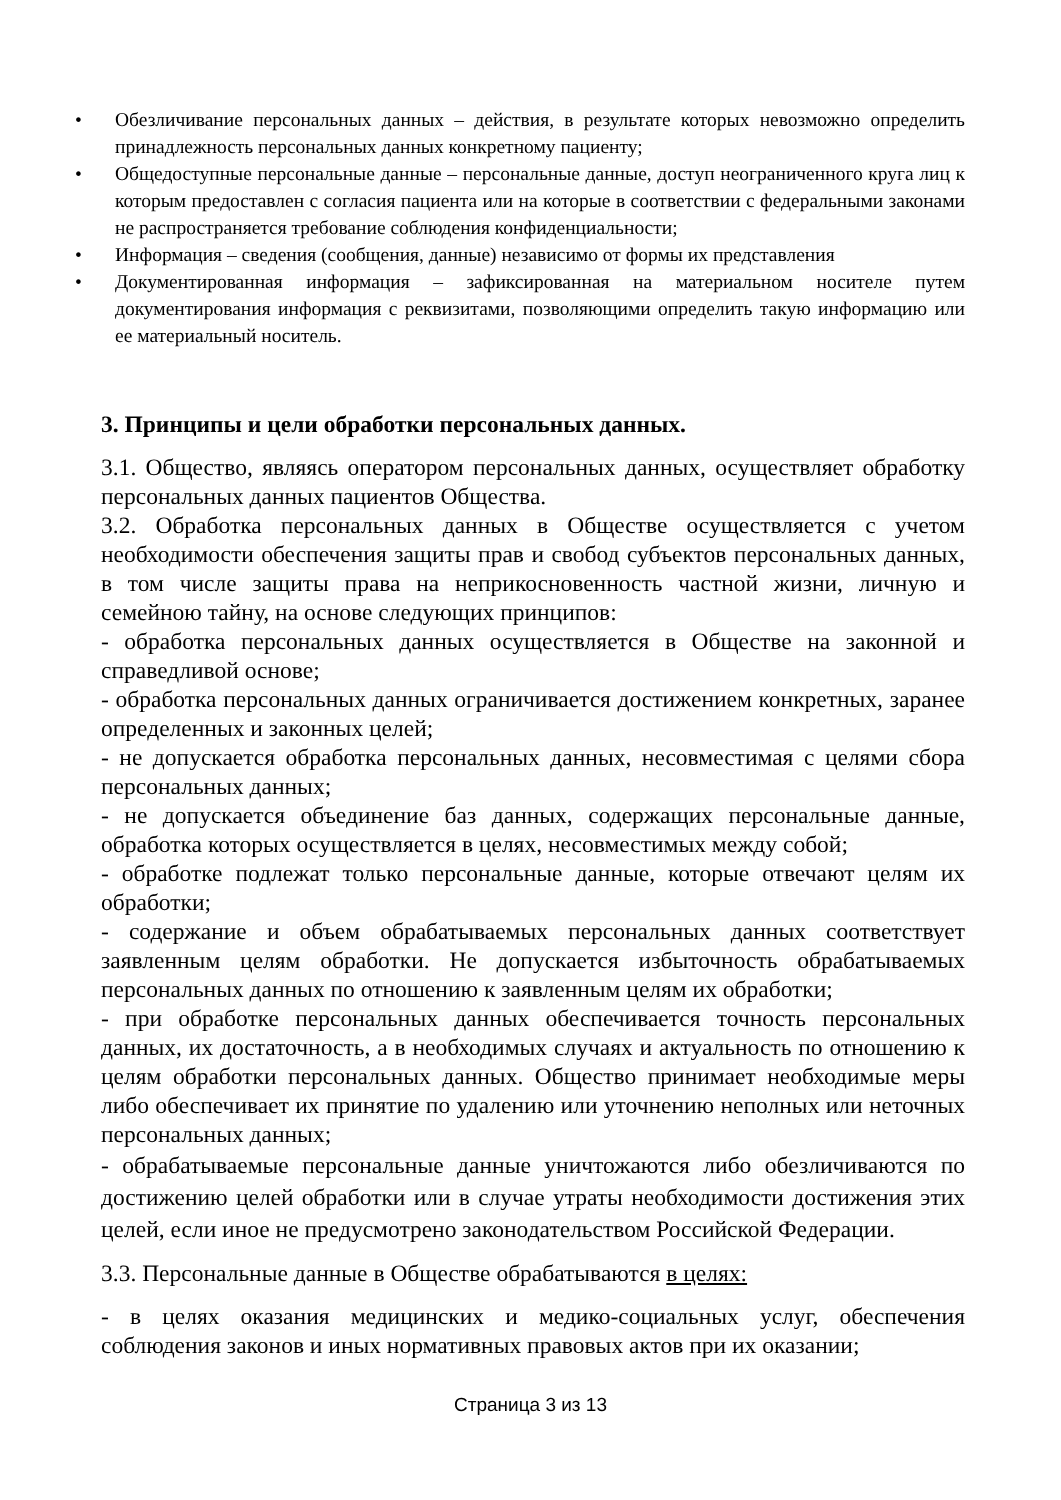• Обезличивание персональных данных – действия, в результате которых невозможно определить принадлежность персональных данных конкретному пациенту;
• Общедоступные персональные данные – персональные данные, доступ неограниченного круга лиц к которым предоставлен с согласия пациента или на которые в соответствии с федеральными законами не распространяется требование соблюдения конфиденциальности;
• Информация – сведения (сообщения, данные) независимо от формы их представления
• Документированная информация – зафиксированная на материальном носителе путем документирования информация с реквизитами, позволяющими определить такую информацию или ее материальный носитель.
3. Принципы и цели обработки персональных данных.
3.1. Общество, являясь оператором персональных данных, осуществляет обработку персональных данных пациентов Общества.
3.2. Обработка персональных данных в Обществе осуществляется с учетом необходимости обеспечения защиты прав и свобод субъектов персональных данных, в том числе защиты права на неприкосновенность частной жизни, личную и семейною тайну, на основе следующих принципов:
- обработка персональных данных осуществляется в Обществе на законной и справедливой основе;
- обработка персональных данных ограничивается достижением конкретных, заранее определенных и законных целей;
- не допускается обработка персональных данных, несовместимая с целями сбора персональных данных;
- не допускается объединение баз данных, содержащих персональные данные, обработка которых осуществляется в целях, несовместимых между собой;
- обработке подлежат только персональные данные, которые отвечают целям их обработки;
- содержание и объем обрабатываемых персональных данных соответствует заявленным целям обработки. Не допускается избыточность обрабатываемых персональных данных по отношению к заявленным целям их обработки;
- при обработке персональных данных обеспечивается точность персональных данных, их достаточность, а в необходимых случаях и актуальность по отношению к целям обработки персональных данных. Общество принимает необходимые меры либо обеспечивает их принятие по удалению или уточнению неполных или неточных персональных данных;
- обрабатываемые персональные данные уничтожаются либо обезличиваются по достижению целей обработки или в случае утраты необходимости достижения этих целей, если иное не предусмотрено законодательством Российской Федерации.
3.3. Персональные данные в Обществе обрабатываются в целях:
- в целях оказания медицинских и медико-социальных услуг, обеспечения соблюдения законов и иных нормативных правовых актов при их оказании;
Страница 3 из 13